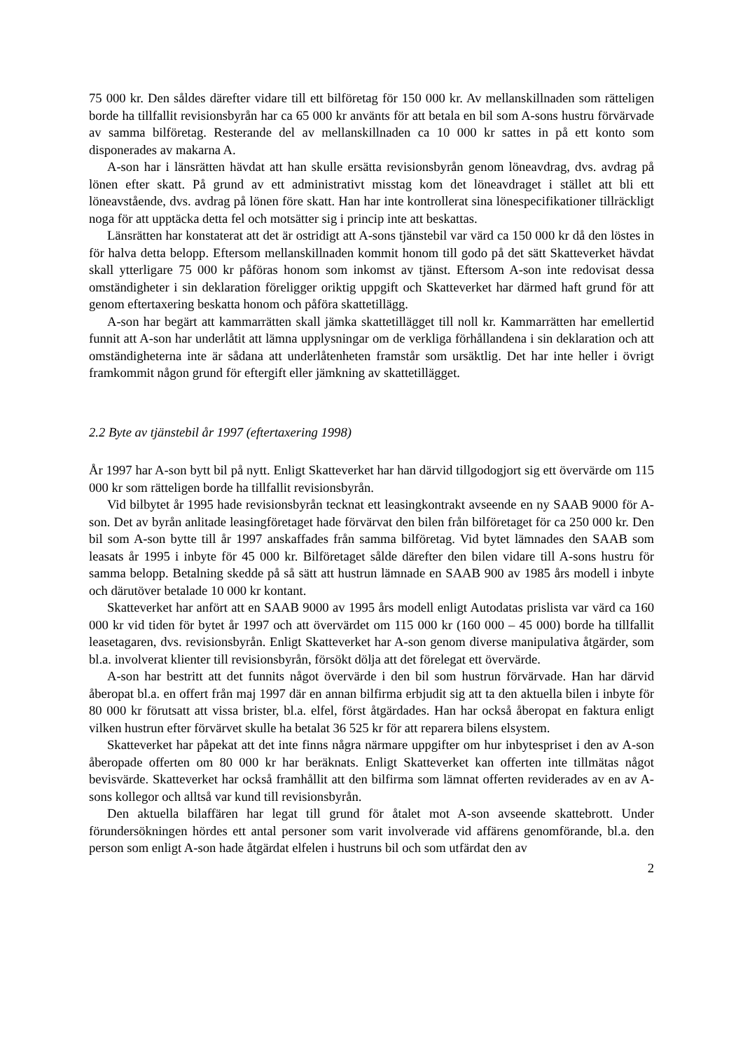75 000 kr. Den såldes därefter vidare till ett bilföretag för 150 000 kr. Av mellanskillnaden som rätteligen borde ha tillfallit revisionsbyrån har ca 65 000 kr använts för att betala en bil som A-sons hustru förvärvade av samma bilföretag. Resterande del av mellanskillnaden ca 10 000 kr sattes in på ett konto som disponerades av makarna A.
A-son har i länsrätten hävdat att han skulle ersätta revisionsbyrån genom löneavdrag, dvs. avdrag på lönen efter skatt. På grund av ett administrativt misstag kom det löneavdraget i stället att bli ett löneavstående, dvs. avdrag på lönen före skatt. Han har inte kontrollerat sina lönespecifikationer tillräckligt noga för att upptäcka detta fel och motsätter sig i princip inte att beskattas.
Länsrätten har konstaterat att det är ostridigt att A-sons tjänstebil var värd ca 150 000 kr då den löstes in för halva detta belopp. Eftersom mellanskillnaden kommit honom till godo på det sätt Skatteverket hävdat skall ytterligare 75 000 kr påföras honom som inkomst av tjänst. Eftersom A-son inte redovisat dessa omständigheter i sin deklaration föreligger oriktig uppgift och Skatteverket har därmed haft grund för att genom eftertaxering beskatta honom och påföra skattetillägg.
A-son har begärt att kammarrätten skall jämka skattetillägget till noll kr. Kammarrätten har emellertid funnit att A-son har underlåtit att lämna upplysningar om de verkliga förhållandena i sin deklaration och att omständigheterna inte är sådana att underlåtenheten framstår som ursäktlig. Det har inte heller i övrigt framkommit någon grund för eftergift eller jämkning av skattetillägget.
2.2 Byte av tjänstebil år 1997 (eftertaxering 1998)
År 1997 har A-son bytt bil på nytt. Enligt Skatteverket har han därvid tillgodogjort sig ett övervärde om 115 000 kr som rätteligen borde ha tillfallit revisionsbyrån.
Vid bilbytet år 1995 hade revisionsbyrån tecknat ett leasingkontrakt avseende en ny SAAB 9000 för A-son. Det av byrån anlitade leasingföretaget hade förvärvat den bilen från bilföretaget för ca 250 000 kr. Den bil som A-son bytte till år 1997 anskaffades från samma bilföretag. Vid bytet lämnades den SAAB som leasats år 1995 i inbyte för 45 000 kr. Bilföretaget sålde därefter den bilen vidare till A-sons hustru för samma belopp. Betalning skedde på så sätt att hustrun lämnade en SAAB 900 av 1985 års modell i inbyte och därutöver betalade 10 000 kr kontant.
Skatteverket har anfört att en SAAB 9000 av 1995 års modell enligt Autodatas prislista var värd ca 160 000 kr vid tiden för bytet år 1997 och att övervärdet om 115 000 kr (160 000 – 45 000) borde ha tillfallit leasetagaren, dvs. revisionsbyrån. Enligt Skatteverket har A-son genom diverse manipulativa åtgärder, som bl.a. involverat klienter till revisionsbyrån, försökt dölja att det förelegat ett övervärde.
A-son har bestritt att det funnits något övervärde i den bil som hustrun förvärvade. Han har därvid åberopat bl.a. en offert från maj 1997 där en annan bilfirma erbjudit sig att ta den aktuella bilen i inbyte för 80 000 kr förutsatt att vissa brister, bl.a. elfel, först åtgärdades. Han har också åberopat en faktura enligt vilken hustrun efter förvärvet skulle ha betalat 36 525 kr för att reparera bilens elsystem.
Skatteverket har påpekat att det inte finns några närmare uppgifter om hur inbytespriset i den av A-son åberopade offerten om 80 000 kr har beräknats. Enligt Skatteverket kan offerten inte tillmätas något bevisvärde. Skatteverket har också framhållit att den bilfirma som lämnat offerten reviderades av en av A-sons kollegor och alltså var kund till revisionsbyrån.
Den aktuella bilaffären har legat till grund för åtalet mot A-son avseende skattebrott. Under förundersökningen hördes ett antal personer som varit involverade vid affärens genomförande, bl.a. den person som enligt A-son hade åtgärdat elfelen i hustruns bil och som utfärdat den av
2